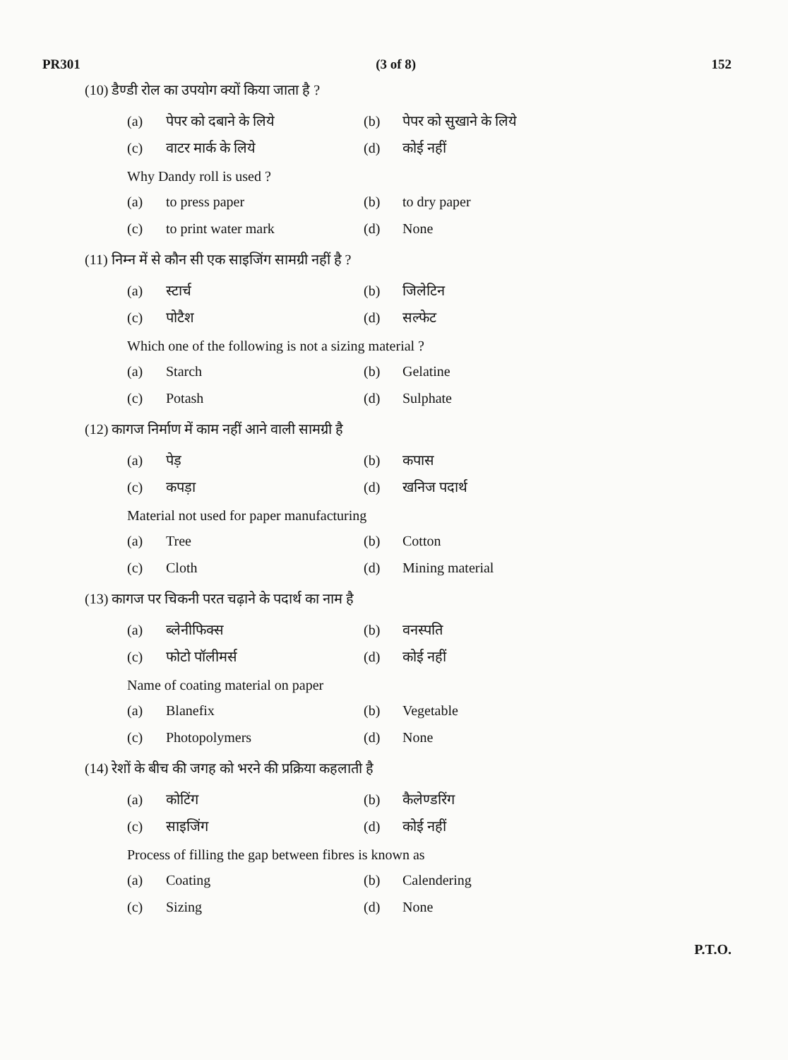PR301 (3 of 8) 152
(10) डैण्डी रोल का उपयोग क्यों किया जाता है ?
(a) पेपर को दबाने के लिये (b) पेपर को सुखाने के लिये (c) वाटर मार्क के लिये (d) कोई नहीं
Why Dandy roll is used ?
(a) to press paper (b) to dry paper (c) to print water mark (d) None
(11) निम्न में से कौन सी एक साइजिंग सामग्री नहीं है ?
(a) स्टार्च (b) जिलेटिन (c) पोटैश (d) सल्फेट
Which one of the following is not a sizing material ?
(a) Starch (b) Gelatine (c) Potash (d) Sulphate
(12) कागज निर्माण में काम नहीं आने वाली सामग्री है
(a) पेड़ (b) कपास (c) कपड़ा (d) खनिज पदार्थ
Material not used for paper manufacturing
(a) Tree (b) Cotton (c) Cloth (d) Mining material
(13) कागज पर चिकनी परत चढ़ाने के पदार्थ का नाम है
(a) ब्लेनीफिक्स (b) वनस्पति (c) फोटो पॉलीमर्स (d) कोई नहीं
Name of coating material on paper
(a) Blanefix (b) Vegetable (c) Photopolymers (d) None
(14) रेशों के बीच की जगह को भरने की प्रक्रिया कहलाती है
(a) कोटिंग (b) कैलेण्डरिंग (c) साइजिंग (d) कोई नहीं
Process of filling the gap between fibres is known as
(a) Coating (b) Calendering (c) Sizing (d) None
P.T.O.